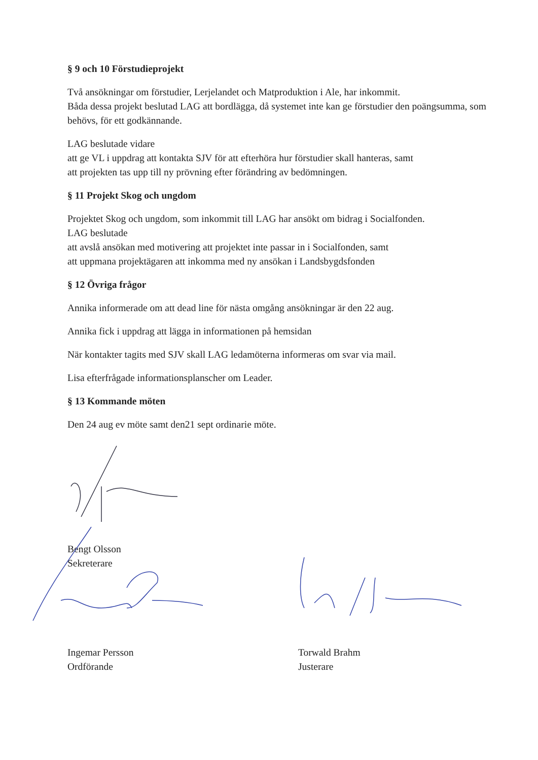§ 9 och 10 Förstudieprojekt
Två ansökningar om förstudier, Lerjelandet och Matproduktion i Ale, har inkommit.
Båda dessa projekt beslutad LAG att bordlägga, då systemet inte kan ge förstudier den poängsumma, som behövs, för ett godkännande.
LAG beslutade vidare
att ge VL i uppdrag att kontakta SJV för att efterhöra hur förstudier skall hanteras, samt
att projekten tas upp till ny prövning efter förändring av bedömningen.
§ 11 Projekt Skog och ungdom
Projektet Skog och ungdom, som inkommit till LAG har ansökt om bidrag i Socialfonden.
LAG beslutade
att avslå ansökan med motivering att projektet inte passar in i Socialfonden, samt
att uppmana projektägaren att inkomma med ny ansökan i Landsbygdsfonden
§ 12 Övriga frågor
Annika informerade om att dead line för nästa omgång ansökningar är den 22 aug.
Annika fick i uppdrag att lägga in informationen på hemsidan
När kontakter tagits med SJV skall LAG ledamöterna informeras om svar via mail.
Lisa efterfrågade informationsplanscher om Leader.
§ 13 Kommande möten
Den 24 aug ev möte samt den21 sept ordinarie möte.
Bengt Olsson
Sekreterare
Ingemar Persson
Ordförande
Torwald Brahm
Justerare